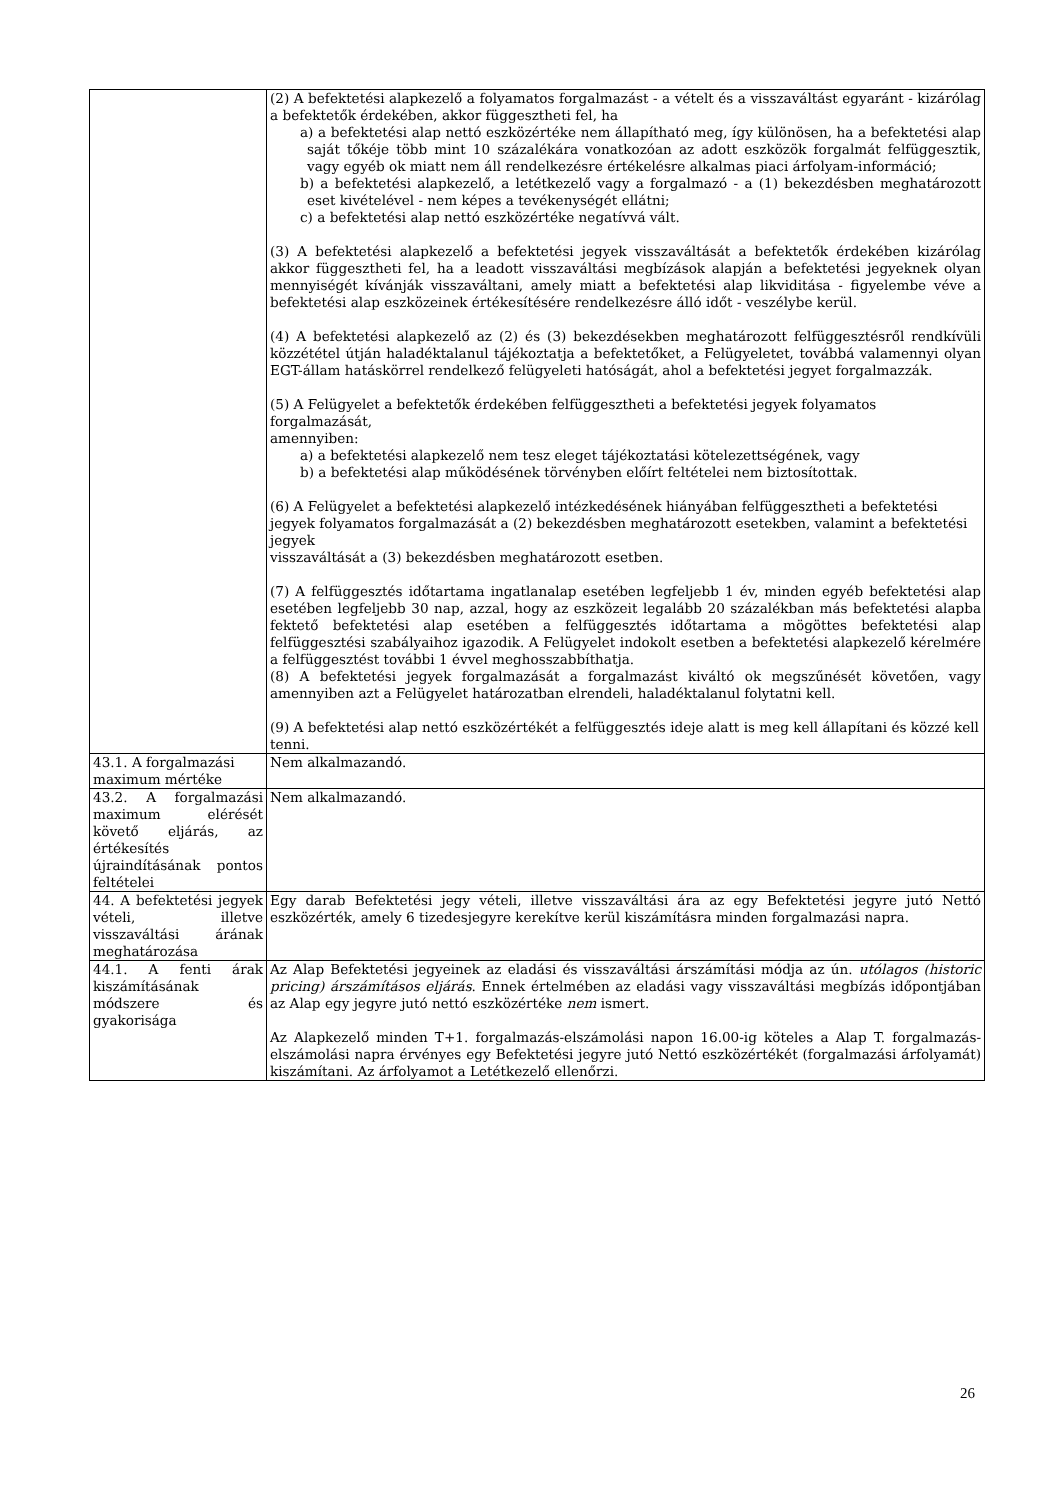| | (2) A befektetési alapkezelő a folyamatos forgalmazást - a vételt és a visszaváltást egyaránt - kizárólag a befektetők érdekében, akkor függesztheti fel, ha a) a befektetési alap nettó eszközértéke nem állapítható meg, így különösen, ha a befektetési alap saját tőkéje több mint 10 százalékára vonatkozóan az adott eszközök forgalmát felfüggesztik, vagy egyéb ok miatt nem áll rendelkezésre értékelésre alkalmas piaci árfolyam-információ; b) a befektetési alapkezelő, a letétkezelő vagy a forgalmazó - a (1) bekezdésben meghatározott eset kivételével - nem képes a tevékenységét ellátni; c) a befektetési alap nettó eszközértéke negatívvá vált. (3) A befektetési alapkezelő a befektetési jegyek visszaváltását a befektetők érdekében kizárólag akkor függesztheti fel, ha a leadott visszaváltási megbízások alapján a befektetési jegyeknek olyan mennyiségét kívánják visszaváltani, amely miatt a befektetési alap likviditása - figyelembe véve a befektetési alap eszközeinek értékesítésére rendelkezésre álló időt - veszélybe kerül. (4) A befektetési alapkezelő az (2) és (3) bekezdésekben meghatározott felfüggesztésről rendkívüli közzététel útján haladéktalanul tájékoztatja a befektetőket, a Felügyeletet, továbbá valamennyi olyan EGT-állam hatáskörrel rendelkező felügyeleti hatóságát, ahol a befektetési jegyet forgalmazzák. (5) A Felügyelet a befektetők érdekében felfüggesztheti a befektetési jegyek folyamatos forgalmazását, amennyiben: a) a befektetési alapkezelő nem tesz eleget tájékoztatási kötelezettségének, vagy b) a befektetési alap működésének törvényben előírt feltételei nem biztosítottak. (6) A Felügyelet a befektetési alapkezelő intézkedésének hiányában felfüggesztheti a befektetési jegyek folyamatos forgalmazását a (2) bekezdésben meghatározott esetekben, valamint a befektetési jegyek visszaváltását a (3) bekezdésben meghatározott esetben. (7) A felfüggesztés időtartama ingatlanalap esetében legfeljebb 1 év, minden egyéb befektetési alap esetében legfeljebb 30 nap, azzal, hogy az eszközeit legalább 20 százalékban más befektetési alapba fektető befektetési alap esetében a felfüggesztés időtartama a mögöttes befektetési alap felfüggesztési szabályaihoz igazodik. A Felügyelet indokolt esetben a befektetési alapkezelő kérelmére a felfüggesztést további 1 évvel meghosszabbíthatja. (8) A befektetési jegyek forgalmazását a forgalmazást kiváltó ok megszűnését követően, vagy amennyiben azt a Felügyelet határozatban elrendeli, haladéktalanul folytatni kell. (9) A befektetési alap nettó eszközértékét a felfüggesztés ideje alatt is meg kell állapítani és közzé kell tenni. |
| 43.1. A forgalmazási maximum mértéke | Nem alkalmazandó. |
| 43.2. A forgalmazási maximum elérését követő eljárás, az értékesítés újraindításának pontos feltételei | Nem alkalmazandó. |
| 44. A befektetési jegyek vételi, illetve visszaváltási árának meghatározása | Egy darab Befektetési jegy vételi, illetve visszaváltási ára az egy Befektetési jegyre jutó Nettó eszközérték, amely 6 tizedesjegyre kerekítve kerül kiszámításra minden forgalmazási napra. |
| 44.1. A fenti árak kiszámításának módszere és gyakorisága | Az Alap Befektetési jegyeinek az eladási és visszaváltási árszámítási módja az ún. utólagos (historic pricing) árszámításos eljárás . Ennek értelmében az eladási vagy visszaváltási megbízás időpontjában az Alap egy jegyre jutó nettó eszközértéke nem ismert. Az Alapkezelő minden T+1. forgalmazás-elszámolási napon 16.00-ig köteles a Alap T. forgalmazás-elszámolási napra érvényes egy Befektetési jegyre jutó Nettó eszközértékét (forgalmazási árfolyamát) kiszámítani. Az árfolyamot a Letétkezelő ellenőrzi. |
26